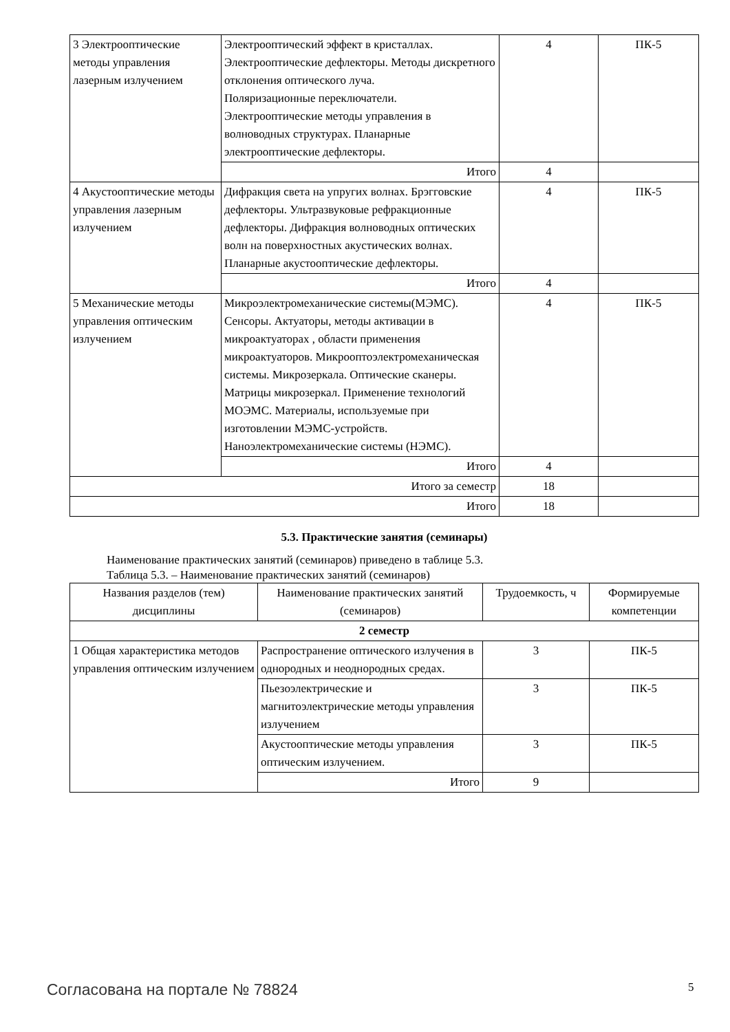| 3 Электрооптические методы управления лазерным излучением | Электрооптический эффект в кристаллах. Электрооптические дефлекторы. Методы дискретного отклонения оптического луча. Поляризационные переключатели. Электрооптические методы управления в волноводных структурах. Планарные электрооптические дефлекторы. | 4 | ПК-5 |
| | Итого | 4 | |
| 4 Акустооптические методы управления лазерным излучением | Дифракция света на упругих волнах. Брэгговские дефлекторы. Ультразвуковые рефракционные дефлекторы. Дифракция волноводных оптических волн на поверхностных акустических волнах. Планарные акустооптические дефлекторы. | 4 | ПК-5 |
| | Итого | 4 | |
| 5 Механические методы управления оптическим излучением | Микроэлектромеханические системы(МЭМС). Сенсоры. Актуаторы, методы активации в микроактуаторах , области применения микроактуаторов. Микрооптоэлектромеханическая системы. Микрозеркала. Оптические сканеры. Матрицы микрозеркал. Применение технологий МОЭМС. Материалы, используемые при изготовлении МЭМС-устройств. Наноэлектромеханические системы (НЭМС). | 4 | ПК-5 |
| | Итого | 4 | |
| Итого за семестр | | 18 | |
| Итого | | 18 | |
5.3. Практические занятия (семинары)
Наименование практических занятий (семинаров) приведено в таблице 5.3.
Таблица 5.3. – Наименование практических занятий (семинаров)
| Названия разделов (тем) дисциплины | Наименование практических занятий (семинаров) | Трудоемкость, ч | Формируемые компетенции |
| --- | --- | --- | --- |
| 2 семестр | | | |
| 1 Общая характеристика методов управления оптическим излучением | Распространение оптического излучения в однородных и неоднородных средах. | 3 | ПК-5 |
| | Пьезоэлектрические и магнитоэлектрические методы управления излучением | 3 | ПК-5 |
| | Акустооптические методы управления оптическим излучением. | 3 | ПК-5 |
| | Итого | 9 | |
Согласована на портале № 78824 5